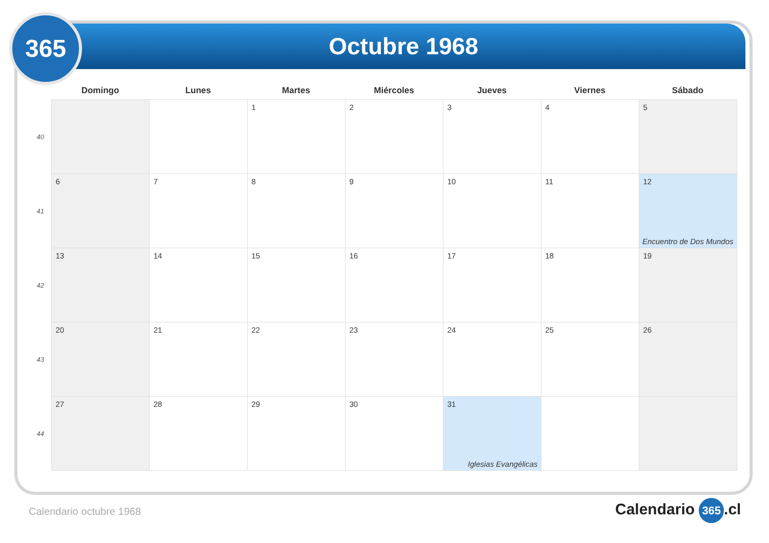Octubre 1968
365
| | Domingo | Lunes | Martes | Miércoles | Jueves | Viernes | Sábado |
| --- | --- | --- | --- | --- | --- | --- | --- |
| 40 | | | 1 | 2 | 3 | 4 | 5 |
| 41 | 6 | 7 | 8 | 9 | 10 | 11 | 12 Encuentro de Dos Mundos |
| 42 | 13 | 14 | 15 | 16 | 17 | 18 | 19 |
| 43 | 20 | 21 | 22 | 23 | 24 | 25 | 26 |
| 44 | 27 | 28 | 29 | 30 | 31 Iglesias Evangélicas | | |
Calendario octubre 1968 Calendario 365.cl